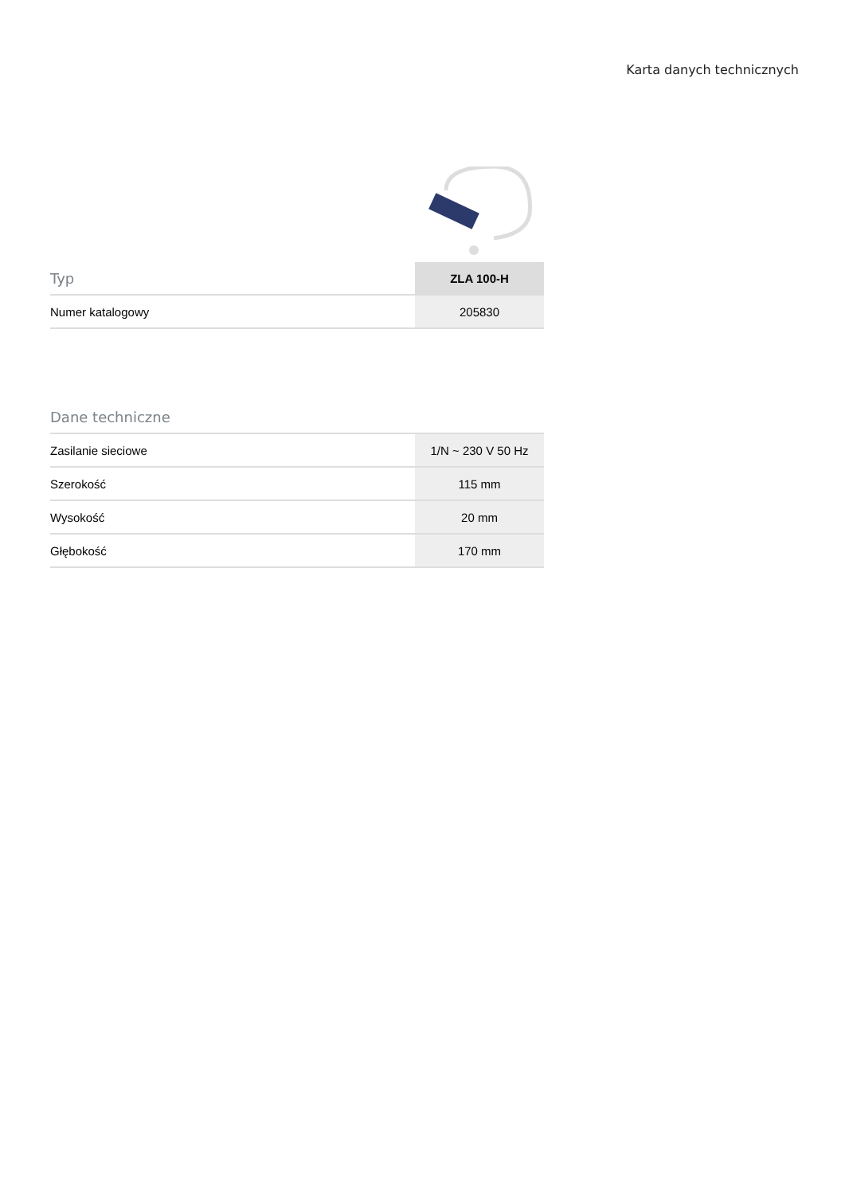Karta danych technicznych
| Typ | ZLA 100-H |
| --- | --- |
| Numer katalogowy | 205830 |
| Dane techniczne | |
| --- | --- |
| Zasilanie sieciowe | 1/N ~ 230 V 50 Hz |
| Szerokość | 115 mm |
| Wysokość | 20 mm |
| Głębokość | 170 mm |